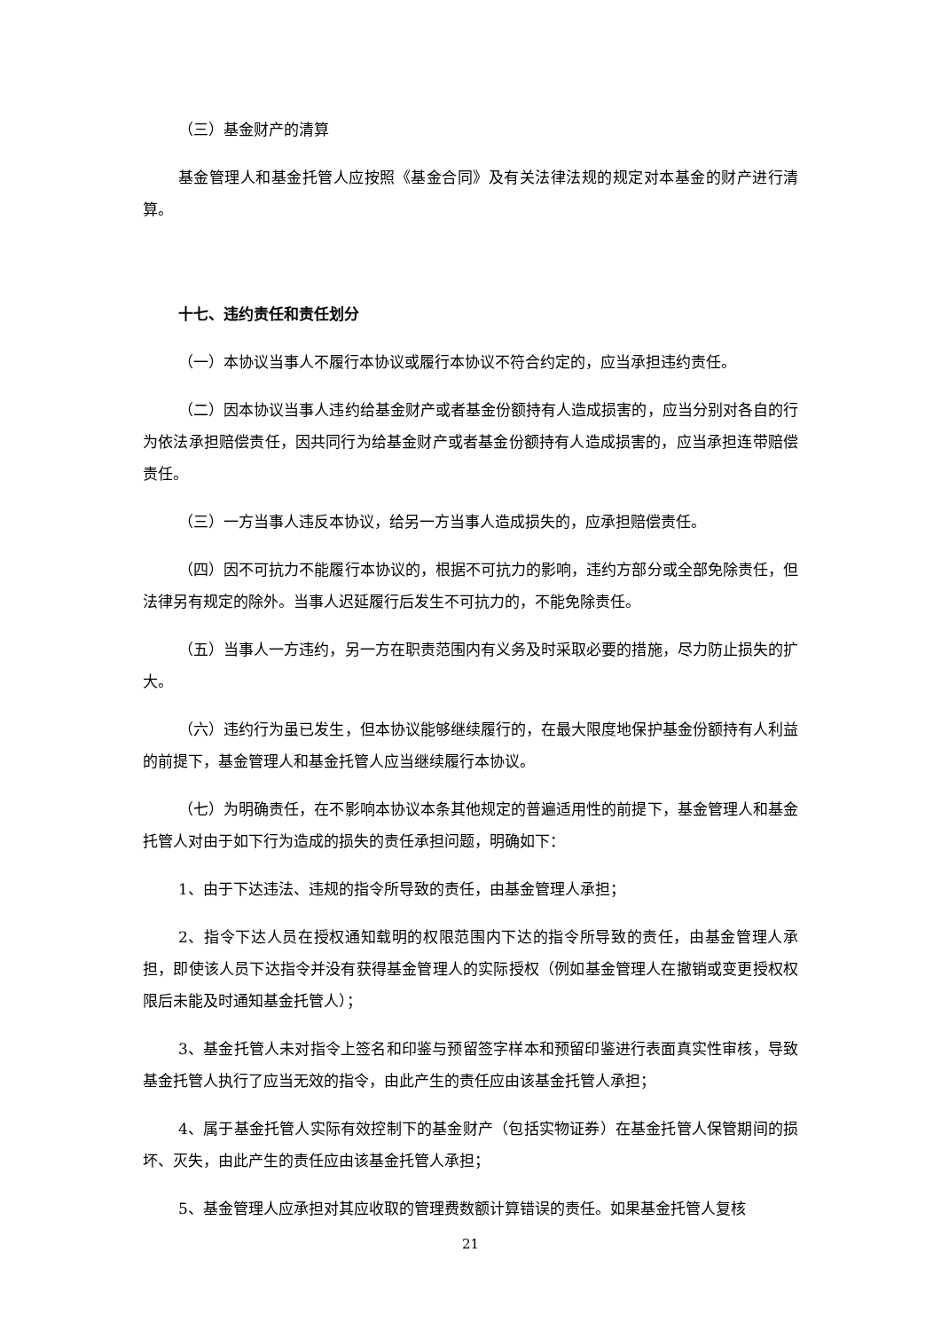（三）基金财产的清算
基金管理人和基金托管人应按照《基金合同》及有关法律法规的规定对本基金的财产进行清算。
十七、违约责任和责任划分
（一）本协议当事人不履行本协议或履行本协议不符合约定的，应当承担违约责任。
（二）因本协议当事人违约给基金财产或者基金份额持有人造成损害的，应当分别对各自的行为依法承担赔偿责任，因共同行为给基金财产或者基金份额持有人造成损害的，应当承担连带赔偿责任。
（三）一方当事人违反本协议，给另一方当事人造成损失的，应承担赔偿责任。
（四）因不可抗力不能履行本协议的，根据不可抗力的影响，违约方部分或全部免除责任，但法律另有规定的除外。当事人迟延履行后发生不可抗力的，不能免除责任。
（五）当事人一方违约，另一方在职责范围内有义务及时采取必要的措施，尽力防止损失的扩大。
（六）违约行为虽已发生，但本协议能够继续履行的，在最大限度地保护基金份额持有人利益的前提下，基金管理人和基金托管人应当继续履行本协议。
（七）为明确责任，在不影响本协议本条其他规定的普遍适用性的前提下，基金管理人和基金托管人对由于如下行为造成的损失的责任承担问题，明确如下：
1、由于下达违法、违规的指令所导致的责任，由基金管理人承担；
2、指令下达人员在授权通知载明的权限范围内下达的指令所导致的责任，由基金管理人承担，即使该人员下达指令并没有获得基金管理人的实际授权（例如基金管理人在撤销或变更授权权限后未能及时通知基金托管人）；
3、基金托管人未对指令上签名和印鉴与预留签字样本和预留印鉴进行表面真实性审核，导致基金托管人执行了应当无效的指令，由此产生的责任应由该基金托管人承担；
4、属于基金托管人实际有效控制下的基金财产（包括实物证券）在基金托管人保管期间的损坏、灭失，由此产生的责任应由该基金托管人承担；
5、基金管理人应承担对其应收取的管理费数额计算错误的责任。如果基金托管人复核
21